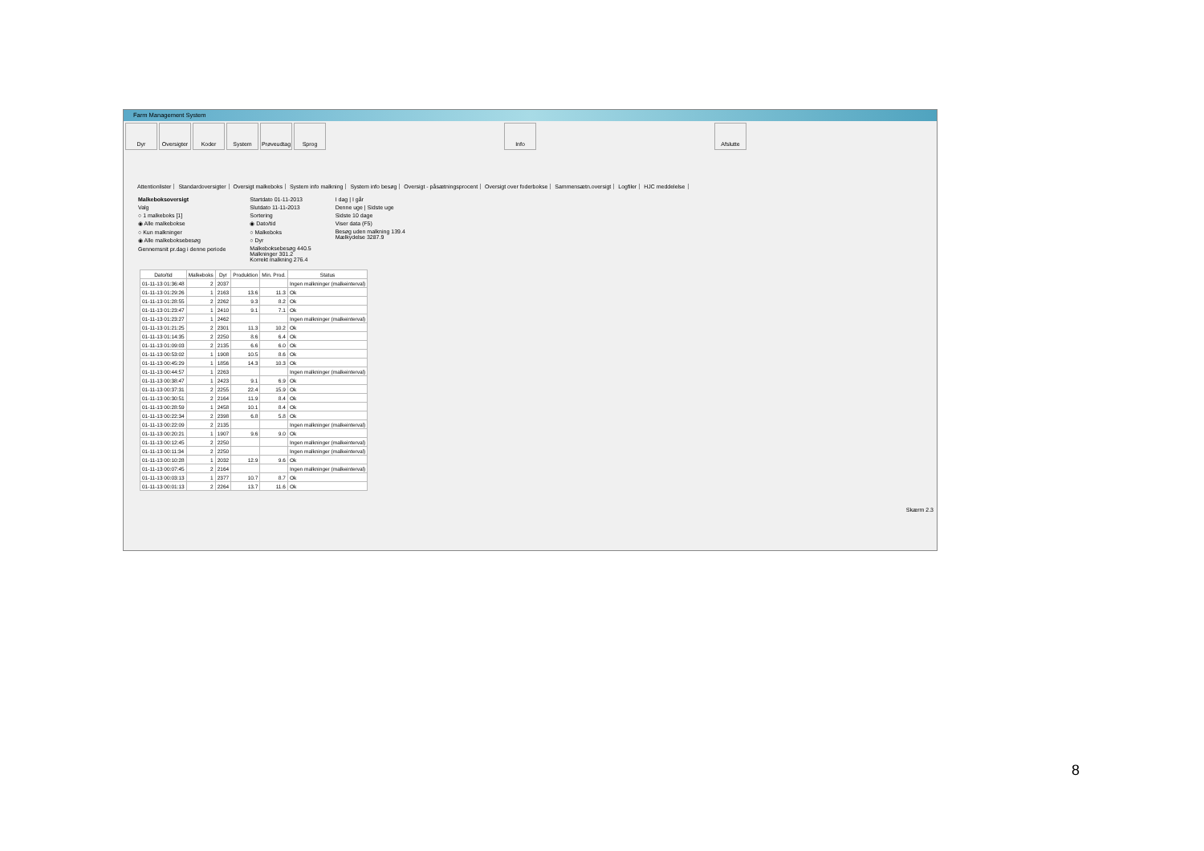Farm Management System
Dyr Oversigter
Koder System Prøveudtag
Sprog Info Afslutte
Attentionlister Standardoversigter Oversigt malkeboks System info malkning System info besøg Oversigt - påsætningsprocent Oversigt over foderbokse Sammensætn.oversigt Logfiler HJC meddelelse
Malkeboksoversigt
Valg
○ 1 malkeboks [1]
◉ Alle malkebokse
○ Kun malkninger
◉ Alle malkeboksebesøg
Gennemsnit pr.dag i denne periode
Startdato 01-11-2013
Slutdato 11-11-2013
Sortering
◉ Dato/tid
○ Malkeboks
○ Dyr
Malkeboksebesøg 440.5
Malkninger 301.2
Korrekt malkning 276.4
I dag | I går
Denne uge | Sidste uge
Sidste 10 dage
Viser data (F5)
Besøg uden malkning 139.4
Mælkydelse 3287.9
| Dato/tid | Malkeboks | Dyr | Produktion | Min. Prod. | Status |
| --- | --- | --- | --- | --- | --- |
| 01-11-13 01:36:48 | 2 | 2037 | | | Ingen malkninger (malkeinterval) |
| 01-11-13 01:29:26 | 1 | 2163 | 13.6 | 11.3 | Ok |
| 01-11-13 01:28:55 | 2 | 2262 | 9.3 | 8.2 | Ok |
| 01-11-13 01:23:47 | 1 | 2410 | 9.1 | 7.1 | Ok |
| 01-11-13 01:23:27 | 1 | 2462 | | | Ingen malkninger (malkeinterval) |
| 01-11-13 01:21:25 | 2 | 2301 | 11.3 | 10.2 | Ok |
| 01-11-13 01:14:35 | 2 | 2250 | 8.6 | 6.4 | Ok |
| 01-11-13 01:09:03 | 2 | 2135 | 6.6 | 6.0 | Ok |
| 01-11-13 00:53:02 | 1 | 1908 | 10.5 | 8.6 | Ok |
| 01-11-13 00:45:29 | 1 | 1856 | 14.3 | 10.3 | Ok |
| 01-11-13 00:44:57 | 1 | 2263 | | | Ingen malkninger (malkeinterval) |
| 01-11-13 00:38:47 | 1 | 2423 | 9.1 | 6.9 | Ok |
| 01-11-13 00:37:31 | 2 | 2255 | 22.4 | 15.9 | Ok |
| 01-11-13 00:30:51 | 2 | 2164 | 11.9 | 8.4 | Ok |
| 01-11-13 00:28:59 | 1 | 2458 | 10.1 | 8.4 | Ok |
| 01-11-13 00:22:34 | 2 | 2398 | 6.8 | 5.8 | Ok |
| 01-11-13 00:22:09 | 2 | 2135 | | | Ingen malkninger (malkeinterval) |
| 01-11-13 00:20:21 | 1 | 1907 | 9.6 | 9.0 | Ok |
| 01-11-13 00:12:45 | 2 | 2250 | | | Ingen malkninger (malkeinterval) |
| 01-11-13 00:11:34 | 2 | 2250 | | | Ingen malkninger (malkeinterval) |
| 01-11-13 00:10:28 | 1 | 2032 | 12.9 | 9.6 | Ok |
| 01-11-13 00:07:45 | 2 | 2164 | | | Ingen malkninger (malkeinterval) |
| 01-11-13 00:03:13 | 1 | 2377 | 10.7 | 8.7 | Ok |
| 01-11-13 00:01:13 | 2 | 2264 | 13.7 | 11.6 | Ok |
Skærm 2.3
8